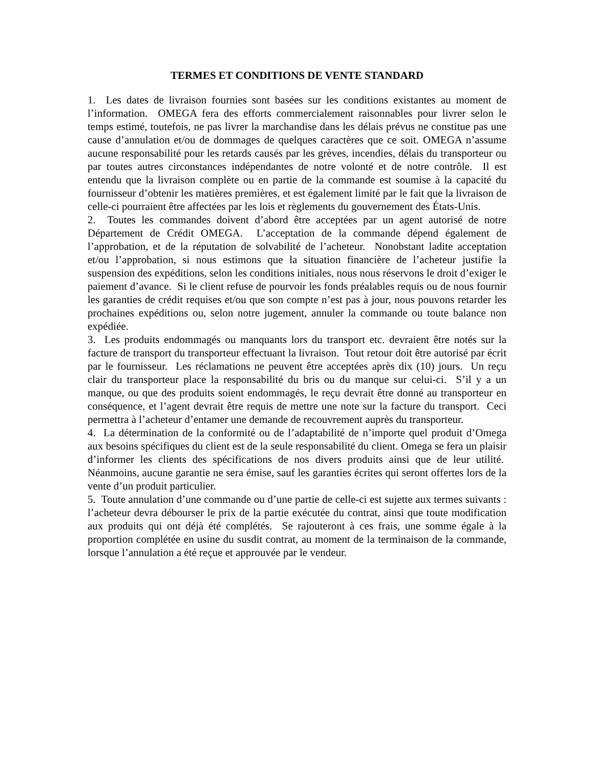TERMES ET CONDITIONS DE VENTE STANDARD
1. Les dates de livraison fournies sont basées sur les conditions existantes au moment de l’information. OMEGA fera des efforts commercialement raisonnables pour livrer selon le temps estimé, toutefois, ne pas livrer la marchandise dans les délais prévus ne constitue pas une cause d’annulation et/ou de dommages de quelques caractères que ce soit. OMEGA n’assume aucune responsabilité pour les retards causés par les grèves, incendies, délais du transporteur ou par toutes autres circonstances indépendantes de notre volonté et de notre contrôle. Il est entendu que la livraison complète ou en partie de la commande est soumise à la capacité du fournisseur d’obtenir les matières premières, et est également limité par le fait que la livraison de celle-ci pourraient être affectées par les lois et règlements du gouvernement des États-Unis.
2. Toutes les commandes doivent d’abord être acceptées par un agent autorisé de notre Département de Crédit OMEGA. L’acceptation de la commande dépend également de l’approbation, et de la réputation de solvabilité de l’acheteur. Nonobstant ladite acceptation et/ou l’approbation, si nous estimons que la situation financière de l’acheteur justifie la suspension des expéditions, selon les conditions initiales, nous nous réservons le droit d’exiger le paiement d’avance. Si le client refuse de pourvoir les fonds préalables requis ou de nous fournir les garanties de crédit requises et/ou que son compte n’est pas à jour, nous pouvons retarder les prochaines expéditions ou, selon notre jugement, annuler la commande ou toute balance non expédiée.
3. Les produits endommagés ou manquants lors du transport etc. devraient être notés sur la facture de transport du transporteur effectuant la livraison. Tout retour doit être autorisé par écrit par le fournisseur. Les réclamations ne peuvent être acceptées après dix (10) jours. Un reçu clair du transporteur place la responsabilité du bris ou du manque sur celui-ci. S’il y a un manque, ou que des produits soient endommagés, le reçu devrait être donné au transporteur en conséquence, et l’agent devrait être requis de mettre une note sur la facture du transport. Ceci permettra à l’acheteur d’entamer une demande de recouvrement auprès du transporteur.
4. La détermination de la conformité ou de l’adaptabilité de n’importe quel produit d’Omega aux besoins spécifiques du client est de la seule responsabilité du client. Omega se fera un plaisir d’informer les clients des spécifications de nos divers produits ainsi que de leur utilité. Néanmoins, aucune garantie ne sera émise, sauf les garanties écrites qui seront offertes lors de la vente d’un produit particulier.
5. Toute annulation d’une commande ou d’une partie de celle-ci est sujette aux termes suivants : l’acheteur devra débourser le prix de la partie exécutée du contrat, ainsi que toute modification aux produits qui ont déjà été complétés. Se rajouteront à ces frais, une somme égale à la proportion complétée en usine du susdit contrat, au moment de la terminaison de la commande, lorsque l’annulation a été reçue et approuvée par le vendeur.